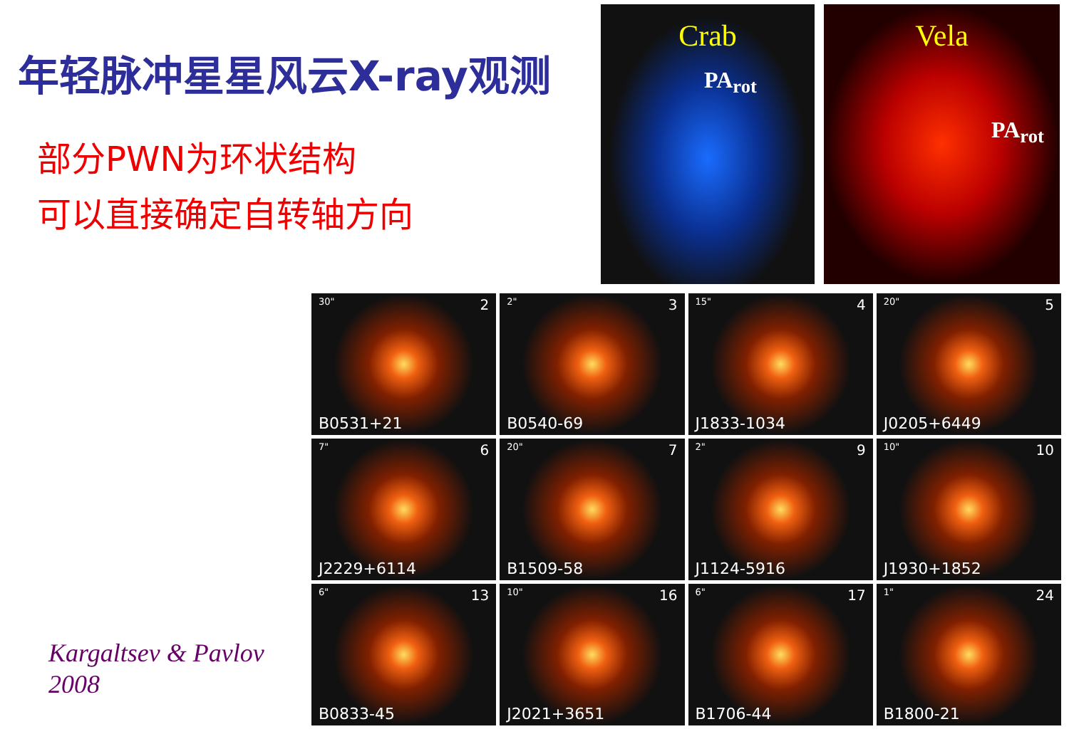年轻脉冲星星风云X-ray观测
部分PWN为环状结构
可以直接确定自转轴方向
Kargaltsev & Pavlov
2008
Crab
PA<sub>rot</sub>
Vela
PA<sub>rot</sub>
30" 2
B0531+21
2" 3
B0540-69
15" 4
J1833-1034
20" 5
J0205+6449
7" 6
J2229+6114
20" 7
B1509-58
2" 9
J1124-5916
10" 10
J1930+1852
6" 13
B0833-45
10" 16
J2021+3651
6" 17
B1706-44
1" 24
B1800-21